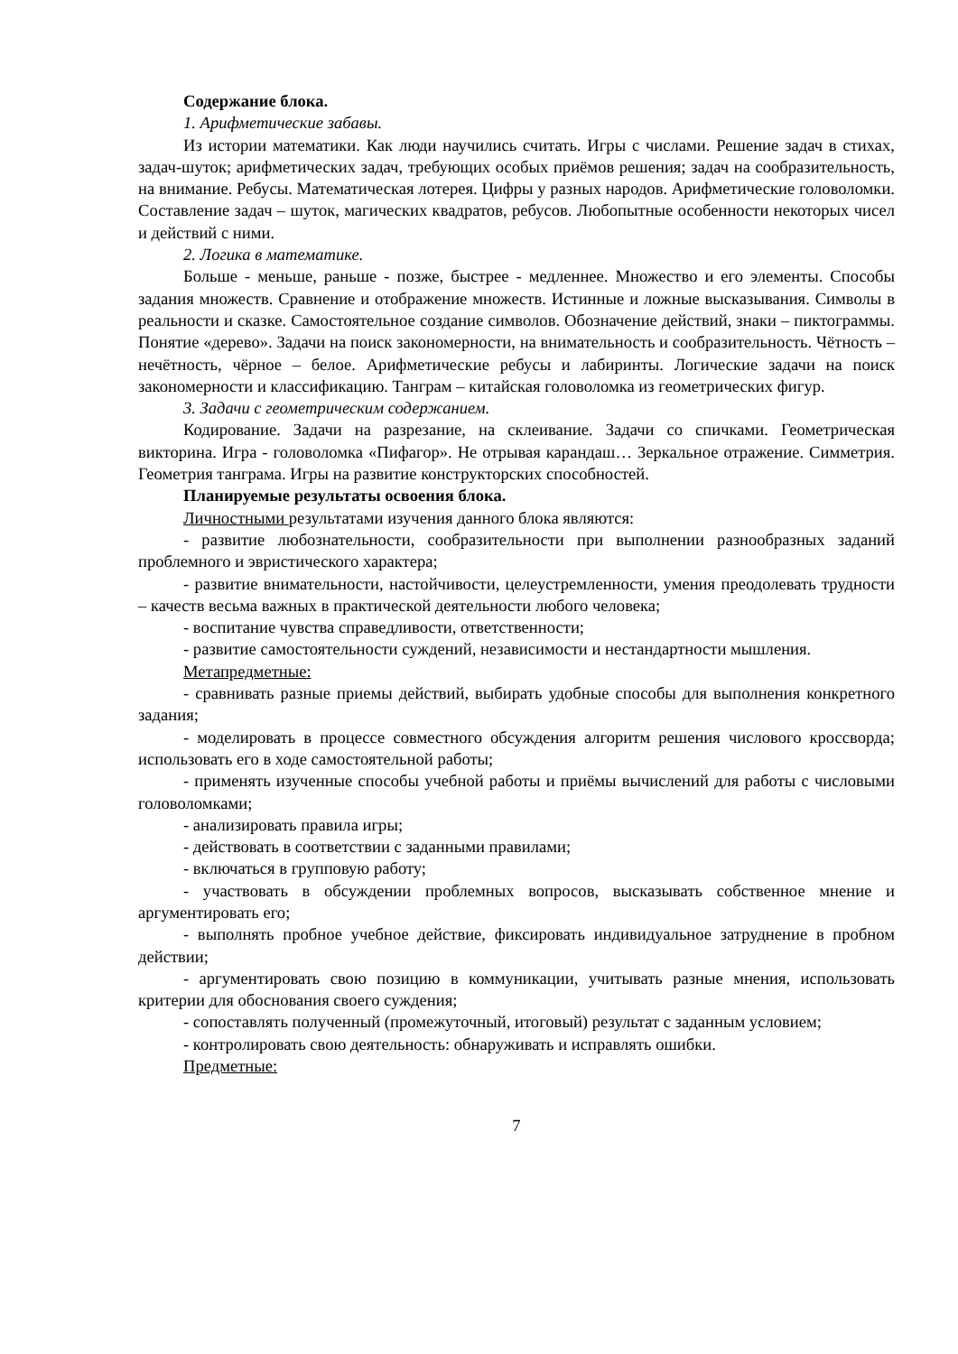Содержание блока.
1. Арифметические забавы.
Из истории математики. Как люди научились считать. Игры с числами. Решение задач в стихах, задач-шуток; арифметических задач, требующих особых приёмов решения; задач на сообразительность, на внимание. Ребусы. Математическая лотерея. Цифры у разных народов. Арифметические головоломки. Составление задач – шуток, магических квадратов, ребусов. Любопытные особенности некоторых чисел и действий с ними.
2. Логика в математике.
Больше - меньше, раньше - позже, быстрее - медленнее. Множество и его элементы. Способы задания множеств. Сравнение и отображение множеств. Истинные и ложные высказывания. Символы в реальности и сказке. Самостоятельное создание символов. Обозначение действий, знаки – пиктограммы. Понятие «дерево». Задачи на поиск закономерности, на внимательность и сообразительность. Чётность – нечётность, чёрное – белое. Арифметические ребусы и лабиринты. Логические задачи на поиск закономерности и классификацию. Танграм – китайская головоломка из геометрических фигур.
3. Задачи с геометрическим содержанием.
Кодирование. Задачи на разрезание, на склеивание. Задачи со спичками. Геометрическая викторина. Игра - головоломка «Пифагор». Не отрывая карандаш… Зеркальное отражение. Симметрия. Геометрия танграма. Игры на развитие конструкторских способностей.
Планируемые результаты освоения блока.
Личностными результатами изучения данного блока являются:
- развитие любознательности, сообразительности при выполнении разнообразных заданий проблемного и эвристического характера;
- развитие внимательности, настойчивости, целеустремленности, умения преодолевать трудности – качеств весьма важных в практической деятельности любого человека;
- воспитание чувства справедливости, ответственности;
- развитие самостоятельности суждений, независимости и нестандартности мышления.
Метапредметные:
- сравнивать разные приемы действий, выбирать удобные способы для выполнения конкретного задания;
- моделировать в процессе совместного обсуждения алгоритм решения числового кроссворда; использовать его в ходе самостоятельной работы;
- применять изученные способы учебной работы и приёмы вычислений для работы с числовыми головоломками;
- анализировать правила игры;
- действовать в соответствии с заданными правилами;
- включаться в групповую работу;
- участвовать в обсуждении проблемных вопросов, высказывать собственное мнение и аргументировать его;
- выполнять пробное учебное действие, фиксировать индивидуальное затруднение в пробном действии;
- аргументировать свою позицию в коммуникации, учитывать разные мнения, использовать критерии для обоснования своего суждения;
- сопоставлять полученный (промежуточный, итоговый) результат с заданным условием;
- контролировать свою деятельность: обнаруживать и исправлять ошибки.
Предметные:
7